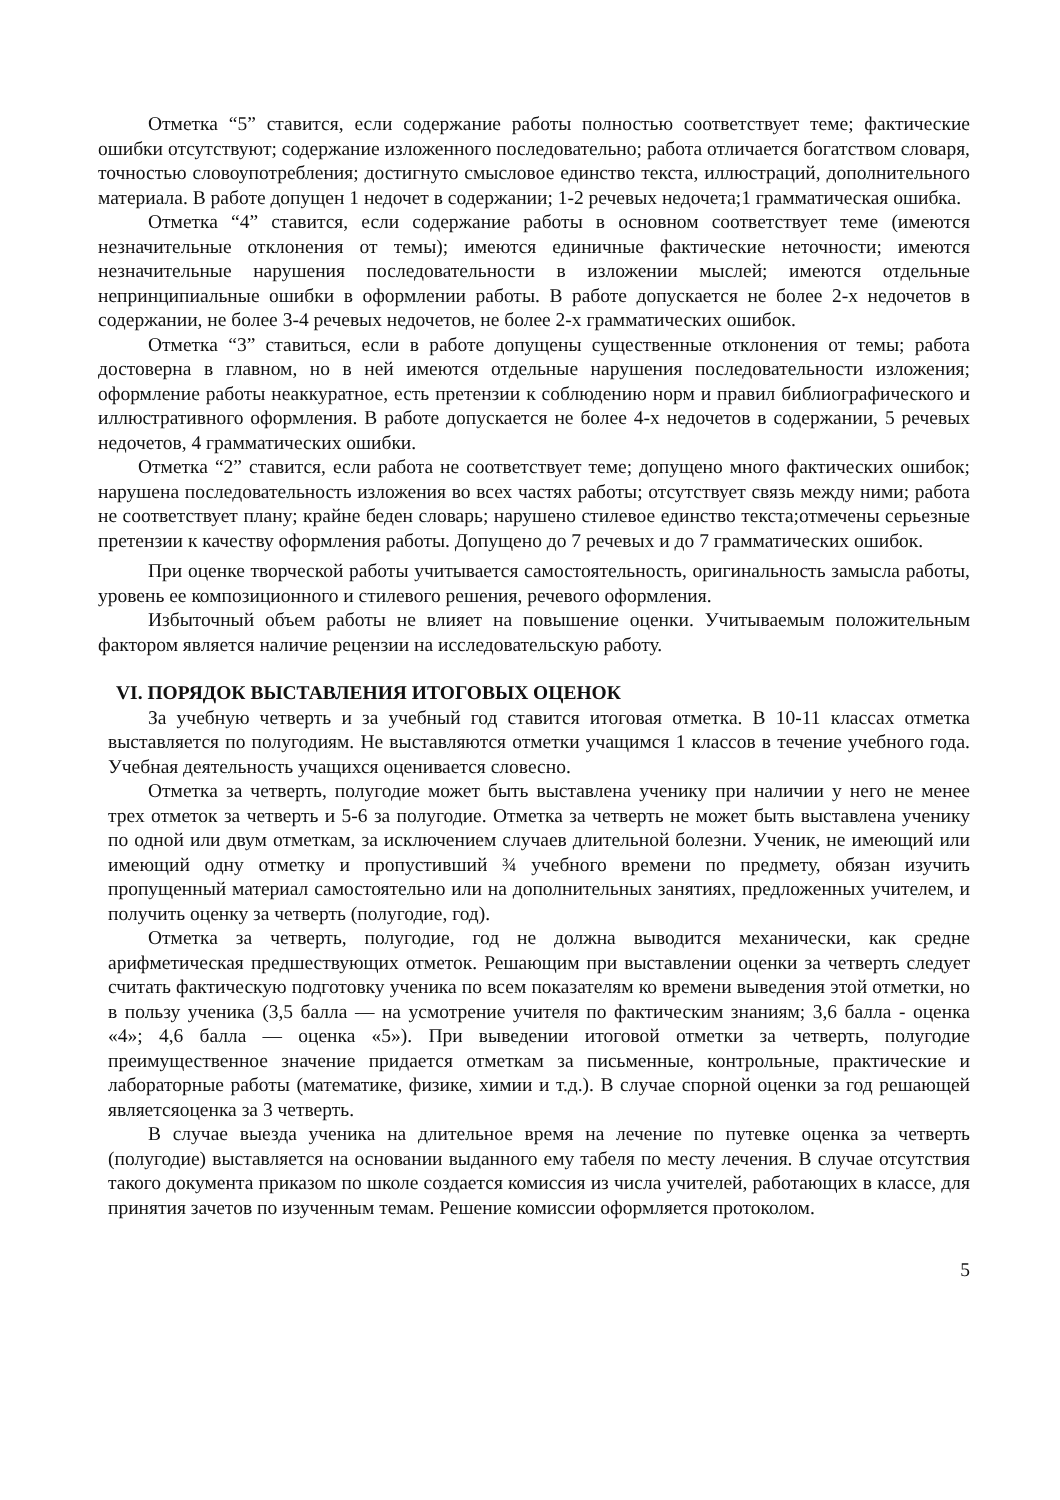Отметка “5” ставится, если содержание работы полностью соответствует теме; фактические ошибки отсутствуют; содержание изложенного последовательно; работа отличается богатством словаря, точностью словоупотребления; достигнуто смысловое единство текста, иллюстраций, дополнительного материала. В работе допущен 1 недочет в содержании; 1-2 речевых недочета;1 грамматическая ошибка.
Отметка “4” ставится, если содержание работы в основном соответствует теме (имеются незначительные отклонения от темы); имеются единичные фактические неточности; имеются незначительные нарушения последовательности в изложении мыслей; имеются отдельные непринципиальные ошибки в оформлении работы. В работе допускается не более 2-х недочетов в содержании, не более 3-4 речевых недочетов, не более 2-х грамматических ошибок.
Отметка “3” ставиться, если в работе допущены существенные отклонения от темы; работа достоверна в главном, но в ней имеются отдельные нарушения последовательности изложения; оформление работы неаккуратное, есть претензии к соблюдению норм и правил библиографического и иллюстративного оформления. В работе допускается не более 4-х недочетов в содержании, 5 речевых недочетов, 4 грамматических ошибки.
Отметка “2” ставится, если работа не соответствует теме; допущено много фактических ошибок; нарушена последовательность изложения во всех частях работы; отсутствует связь между ними; работа не соответствует плану; крайне беден словарь; нарушено стилевое единство текста;отмечены серьезные претензии к качеству оформления работы. Допущено до 7 речевых и до 7 грамматических ошибок.
При оценке творческой работы учитывается самостоятельность, оригинальность замысла работы, уровень ее композиционного и стилевого решения, речевого оформления.
Избыточный объем работы не влияет на повышение оценки. Учитываемым положительным фактором является наличие рецензии на исследовательскую работу.
VI. ПОРЯДОК ВЫСТАВЛЕНИЯ ИТОГОВЫХ ОЦЕНОК
За учебную четверть и за учебный год ставится итоговая отметка. В 10-11 классах отметка выставляется по полугодиям. Не выставляются отметки учащимся 1 классов в течение учебного года. Учебная деятельность учащихся оценивается словесно.
Отметка за четверть, полугодие может быть выставлена ученику при наличии у него не менее трех отметок за четверть и 5-6 за полугодие. Отметка за четверть не может быть выставлена ученику по одной или двум отметкам, за исключением случаев длительной болезни. Ученик, не имеющий или имеющий одну отметку и пропустивший ¾ учебного времени по предмету, обязан изучить пропущенный материал самостоятельно или на дополнительных занятиях, предложенных учителем, и получить оценку за четверть (полугодие, год).
Отметка за четверть, полугодие, год не должна выводится механически, как средне арифметическая предшествующих отметок. Решающим при выставлении оценки за четверть следует считать фактическую подготовку ученика по всем показателям ко времени выведения этой отметки, но в пользу ученика (3,5 балла — на усмотрение учителя по фактическим знаниям; 3,6 балла - оценка «4»; 4,6 балла — оценка «5»). При выведении итоговой отметки за четверть, полугодие преимущественное значение придается отметкам за письменные, контрольные, практические и лабораторные работы (математике, физике, химии и т.д.). В случае спорной оценки за год решающей являетсяоценка за 3 четверть.
В случае выезда ученика на длительное время на лечение по путевке оценка за четверть (полугодие) выставляется на основании выданного ему табеля по месту лечения. В случае отсутствия такого документа приказом по школе создается комиссия из числа учителей, работающих в классе, для принятия зачетов по изученным темам. Решение комиссии оформляется протоколом.
5